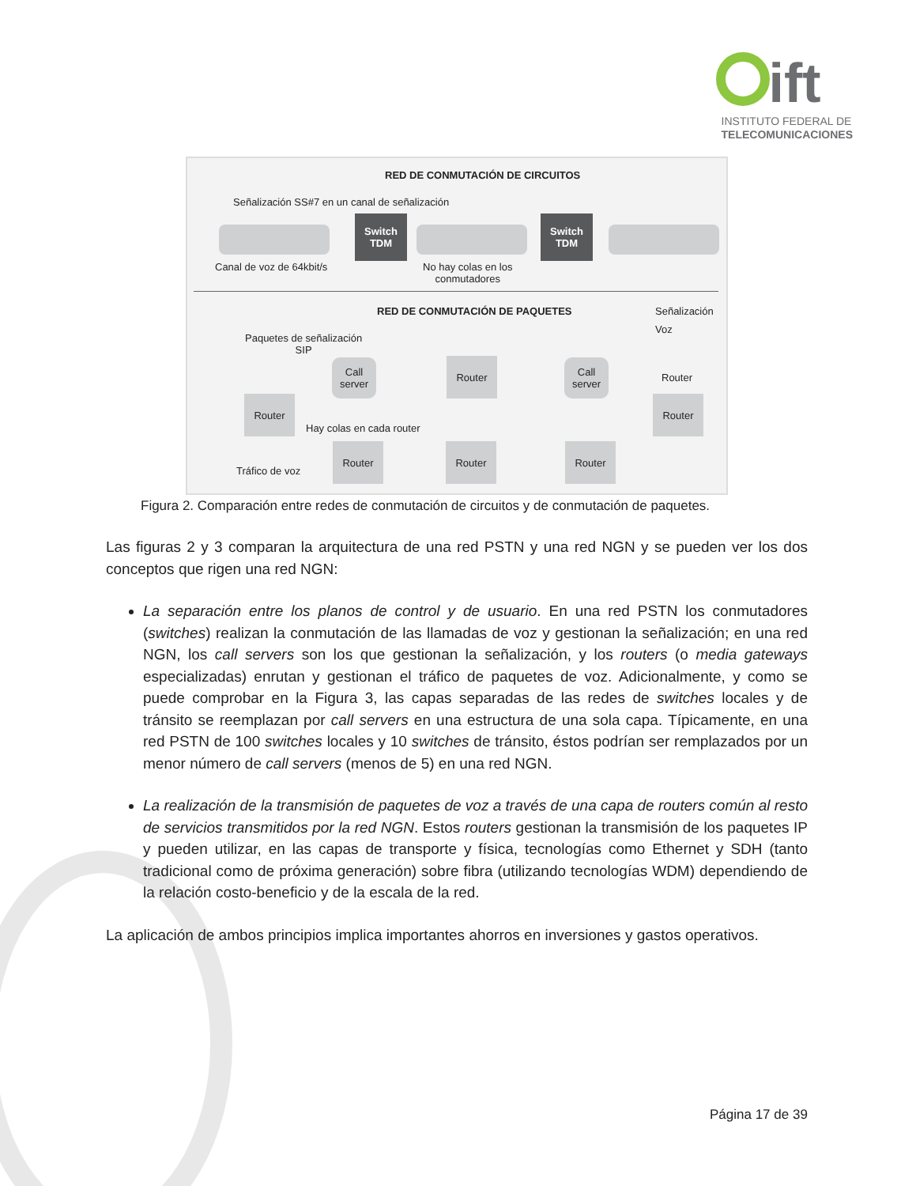ift
INSTITUTO FEDERAL DE
TELECOMUNICACIONES
RED DE CONMUTACIÓN DE CIRCUITOS
Señalización SS#7 en un canal de señalización
Switch
TDM
Switch
TDM
Canal de voz de 64kbit/s
No hay colas en los
conmutadores
RED DE CONMUTACIÓN DE PAQUETES Señalización
Voz
Paquetes de señalización
SIP
Call
server
Router
Call
server
Router
Router Router
Hay colas en cada router
Tráfico de voz
Router Router Router
Figura 2. Comparación entre redes de conmutación de circuitos y de conmutación de paquetes.
Las figuras 2 y 3 comparan la arquitectura de una red PSTN y una red NGN y se pueden ver los dos conceptos que rigen una red NGN:
La separación entre los planos de control y de usuario. En una red PSTN los conmutadores (switches) realizan la conmutación de las llamadas de voz y gestionan la señalización; en una red NGN, los call servers son los que gestionan la señalización, y los routers (o media gateways especializadas) enrutan y gestionan el tráfico de paquetes de voz. Adicionalmente, y como se puede comprobar en la Figura 3, las capas separadas de las redes de switches locales y de tránsito se reemplazan por call servers en una estructura de una sola capa. Típicamente, en una red PSTN de 100 switches locales y 10 switches de tránsito, éstos podrían ser remplazados por un menor número de call servers (menos de 5) en una red NGN.
La realización de la transmisión de paquetes de voz a través de una capa de routers común al resto de servicios transmitidos por la red NGN. Estos routers gestionan la transmisión de los paquetes IP y pueden utilizar, en las capas de transporte y física, tecnologías como Ethernet y SDH (tanto tradicional como de próxima generación) sobre fibra (utilizando tecnologías WDM) dependiendo de la relación costo-beneficio y de la escala de la red.
La aplicación de ambos principios implica importantes ahorros en inversiones y gastos operativos.
Página 17 de 39